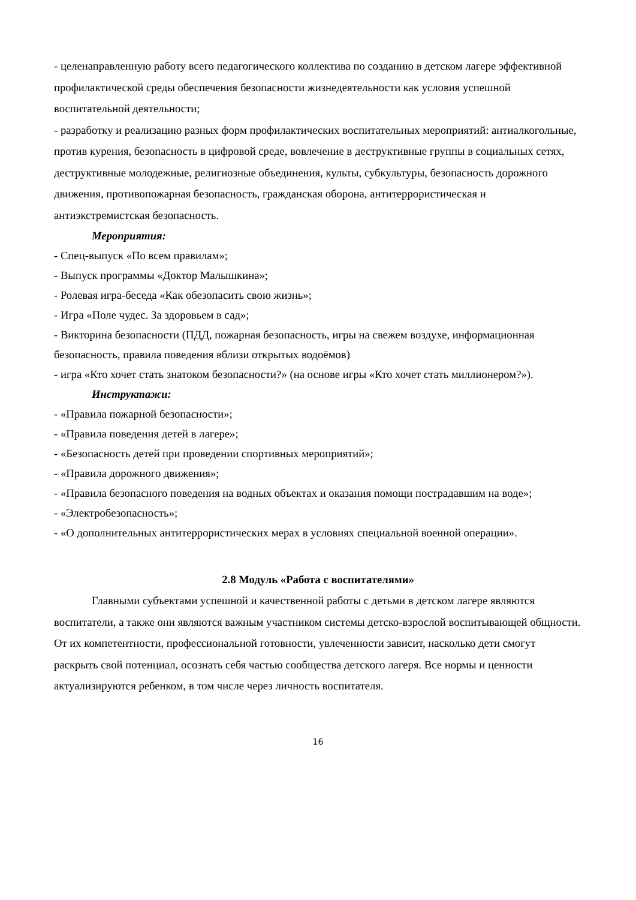- целенаправленную работу всего педагогического коллектива по созданию в детском лагере эффективной профилактической среды обеспечения безопасности жизнедеятельности как условия успешной воспитательной деятельности;
- разработку и реализацию разных форм профилактических воспитательных мероприятий: антиалкогольные, против курения, безопасность в цифровой среде, вовлечение в деструктивные группы в социальных сетях, деструктивные молодежные, религиозные объединения, культы, субкультуры, безопасность дорожного движения, противопожарная безопасность, гражданская оборона, антитеррористическая и антиэкстремистская безопасность.
Мероприятия:
- Спец-выпуск «По всем правилам»;
- Выпуск программы «Доктор Малышкина»;
- Ролевая игра-беседа «Как обезопасить свою жизнь»;
- Игра «Поле чудес. За здоровьем в сад»;
- Викторина безопасности (ПДД, пожарная безопасность, игры на свежем воздухе, информационная безопасность, правила поведения вблизи открытых водоёмов)
- игра «Кто хочет стать знатоком безопасности?» (на основе игры «Кто хочет стать миллионером?»).
Инструктажи:
- «Правила пожарной безопасности»;
- «Правила поведения детей в лагере»;
- «Безопасность детей при проведении спортивных мероприятий»;
- «Правила дорожного движения»;
- «Правила безопасного поведения на водных объектах и оказания помощи пострадавшим на воде»;
- «Электробезопасность»;
- «О дополнительных антитеррористических мерах в условиях специальной военной операции».
2.8 Модуль «Работа с воспитателями»
Главными субъектами успешной и качественной работы с детьми в детском лагере являются воспитатели, а также они являются важным участником системы детско-взрослой воспитывающей общности. От их компетентности, профессиональной готовности, увлеченности зависит, насколько дети смогут раскрыть свой потенциал, осознать себя частью сообщества детского лагеря. Все нормы и ценности актуализируются ребенком, в том числе через личность воспитателя.
16